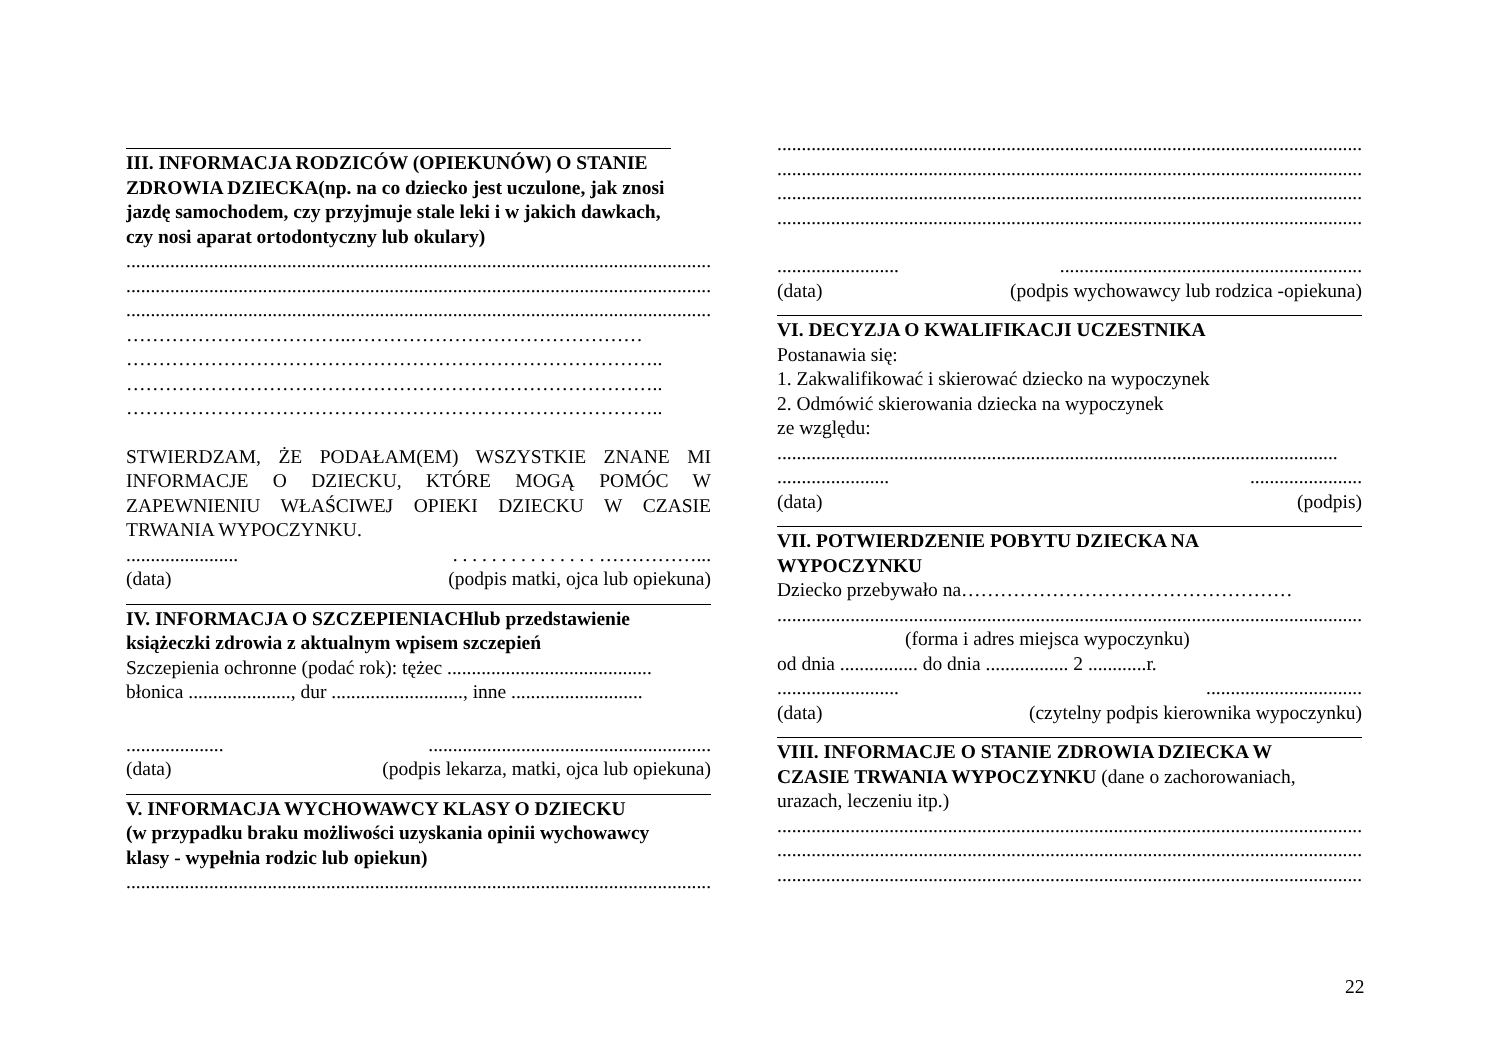III. INFORMACJA RODZICÓW (OPIEKUNÓW) O STANIE
ZDROWIA DZIECKA(np. na co dziecko jest uczulone, jak znosi
jazdę samochodem, czy przyjmuje stale leki i w jakich dawkach,
czy nosi aparat ortodontyczny lub okulary)
..........................................................................................................................
..........................................................................................................................
..........................................................................................................................
……………………………..………………………………………
………………………………………………………………………..
………………………………………………………………………..
………………………………………………………………………..
STWIERDZAM, ŻE PODAŁAM(EM) WSZYSTKIE ZNANE MI INFORMACJE O DZIECKU, KTÓRE MOGĄ POMÓC W ZAPEWNIENIU WŁAŚCIWEJ OPIEKI DZIECKU W CZASIE TRWANIA WYPOCZYNKU.
........................ . . . . . . . . . . . . . . ……………...
(data) (podpis matki, ojca lub opiekuna)
IV. INFORMACJA O SZCZEPIENIACHlub przedstawienie
książeczki zdrowia z aktualnym wpisem szczepień
Szczepienia ochronne (podać rok): tężec ..........................................
błonica ....................., dur ..........................., inne ...........................
..............................................................................
(data) (podpis lekarza, matki, ojca lub opiekuna)
V. INFORMACJA WYCHOWAWCY KLASY O DZIECKU
(w przypadku braku możliwości uzyskania opinii wychowawcy
klasy - wypełnia rodzic lub opiekun)
..........................................................................................................................
..........................................................................................................................
..........................................................................................................................
..........................................................................................................................
..........................................................................................................................
.......................................................................................
(data) (podpis wychowawcy lub rodzica -opiekuna)
VI. DECYZJA O KWALIFIKACJI UCZESTNIKA
Postanawia się:
1. Zakwalifikować i skierować dziecko na wypoczynek
2. Odmówić skierowania dziecka na wypoczynek
ze względu:
...................................................................................................................
..............................................
(data) (podpis)
VII. POTWIERDZENIE POBYTU DZIECKA NA
WYPOCZYNKU
Dziecko przebywało na……………………………………………
..........................................................................................................................
(forma i adres miejsca wypoczynku)
od dnia ................ do dnia ................. 2 ............r.
.........................................................
(data) (czytelny podpis kierownika wypoczynku)
VIII. INFORMACJE O STANIE ZDROWIA DZIECKA W
CZASIE TRWANIA WYPOCZYNKU (dane o zachorowaniach,
urazach, leczeniu itp.)
..........................................................................................................................
..........................................................................................................................
..........................................................................................................................
22